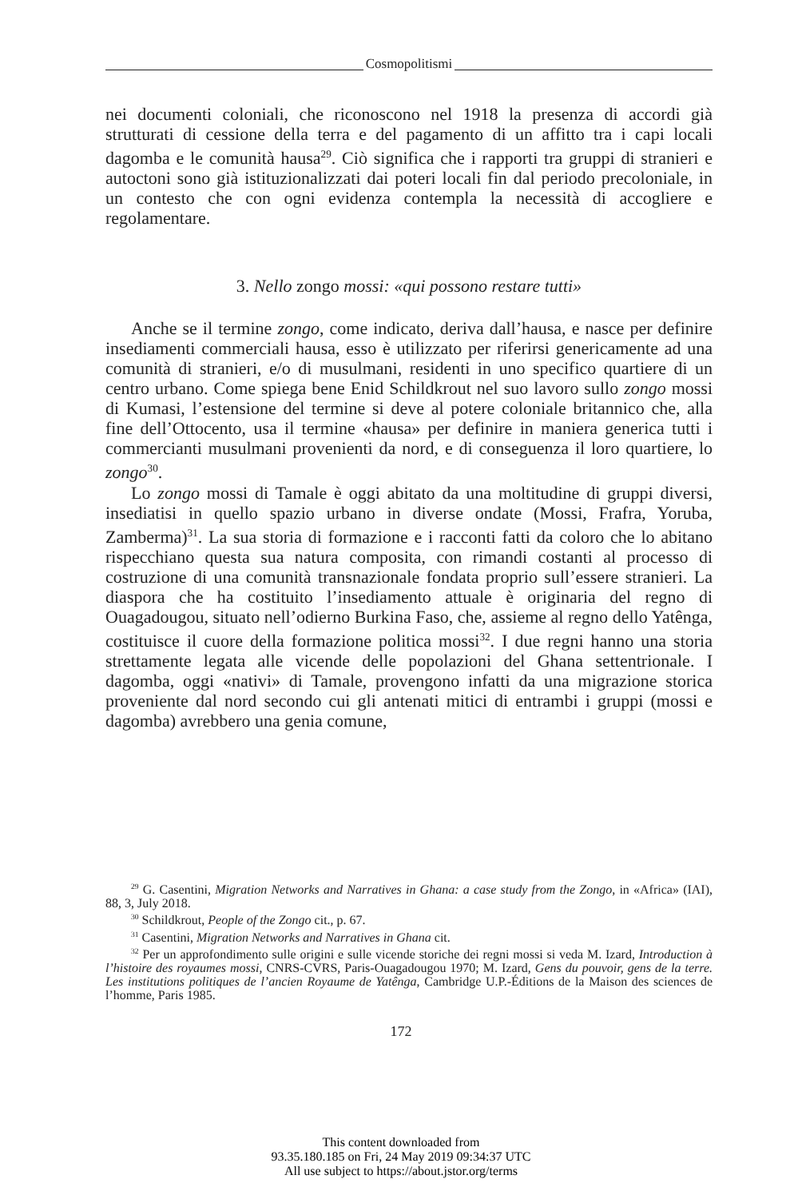Cosmopolitismi
nei documenti coloniali, che riconoscono nel 1918 la presenza di accordi già strutturati di cessione della terra e del pagamento di un affitto tra i capi locali dagomba e le comunità hausa<sup>29</sup>. Ciò significa che i rapporti tra gruppi di stranieri e autoctoni sono già istituzionalizzati dai poteri locali fin dal periodo precoloniale, in un contesto che con ogni evidenza contempla la necessità di accogliere e regolamentare.
3. Nello zongo mossi: «qui possono restare tutti»
Anche se il termine zongo, come indicato, deriva dall’hausa, e nasce per definire insediamenti commerciali hausa, esso è utilizzato per riferirsi genericamente ad una comunità di stranieri, e/o di musulmani, residenti in uno specifico quartiere di un centro urbano. Come spiega bene Enid Schildkrout nel suo lavoro sullo zongo mossi di Kumasi, l’estensione del termine si deve al potere coloniale britannico che, alla fine dell’Ottocento, usa il termine «hausa» per definire in maniera generica tutti i commercianti musulmani provenienti da nord, e di conseguenza il loro quartiere, lo zongo<sup>30</sup>.
Lo zongo mossi di Tamale è oggi abitato da una moltitudine di gruppi diversi, insediatisi in quello spazio urbano in diverse ondate (Mossi, Frafra, Yoruba, Zamberma)<sup>31</sup>. La sua storia di formazione e i racconti fatti da coloro che lo abitano rispecchiano questa sua natura composita, con rimandi costanti al processo di costruzione di una comunità transnazionale fondata proprio sull’essere stranieri. La diaspora che ha costituito l’insediamento attuale è originaria del regno di Ouagadougou, situato nell’odierno Burkina Faso, che, assieme al regno dello Yatênga, costituisce il cuore della formazione politica mossi<sup>32</sup>. I due regni hanno una storia strettamente legata alle vicende delle popolazioni del Ghana settentrionale. I dagomba, oggi «nativi» di Tamale, provengono infatti da una migrazione storica proveniente dal nord secondo cui gli antenati mitici di entrambi i gruppi (mossi e dagomba) avrebbero una genia comune,
<sup>29</sup> G. Casentini, Migration Networks and Narratives in Ghana: a case study from the Zongo, in «Africa» (IAI), 88, 3, July 2018.
<sup>30</sup> Schildkrout, People of the Zongo cit., p. 67.
<sup>31</sup> Casentini, Migration Networks and Narratives in Ghana cit.
<sup>32</sup> Per un approfondimento sulle origini e sulle vicende storiche dei regni mossi si veda M. Izard, Introduction à l’histoire des royaumes mossi, CNRS-CVRS, Paris-Ouagadougou 1970; M. Izard, Gens du pouvoir, gens de la terre. Les institutions politiques de l’ancien Royaume de Yatênga, Cambridge U.P.-Éditions de la Maison des sciences de l’homme, Paris 1985.
172
This content downloaded from
93.35.180.185 on Fri, 24 May 2019 09:34:37 UTC
All use subject to https://about.jstor.org/terms